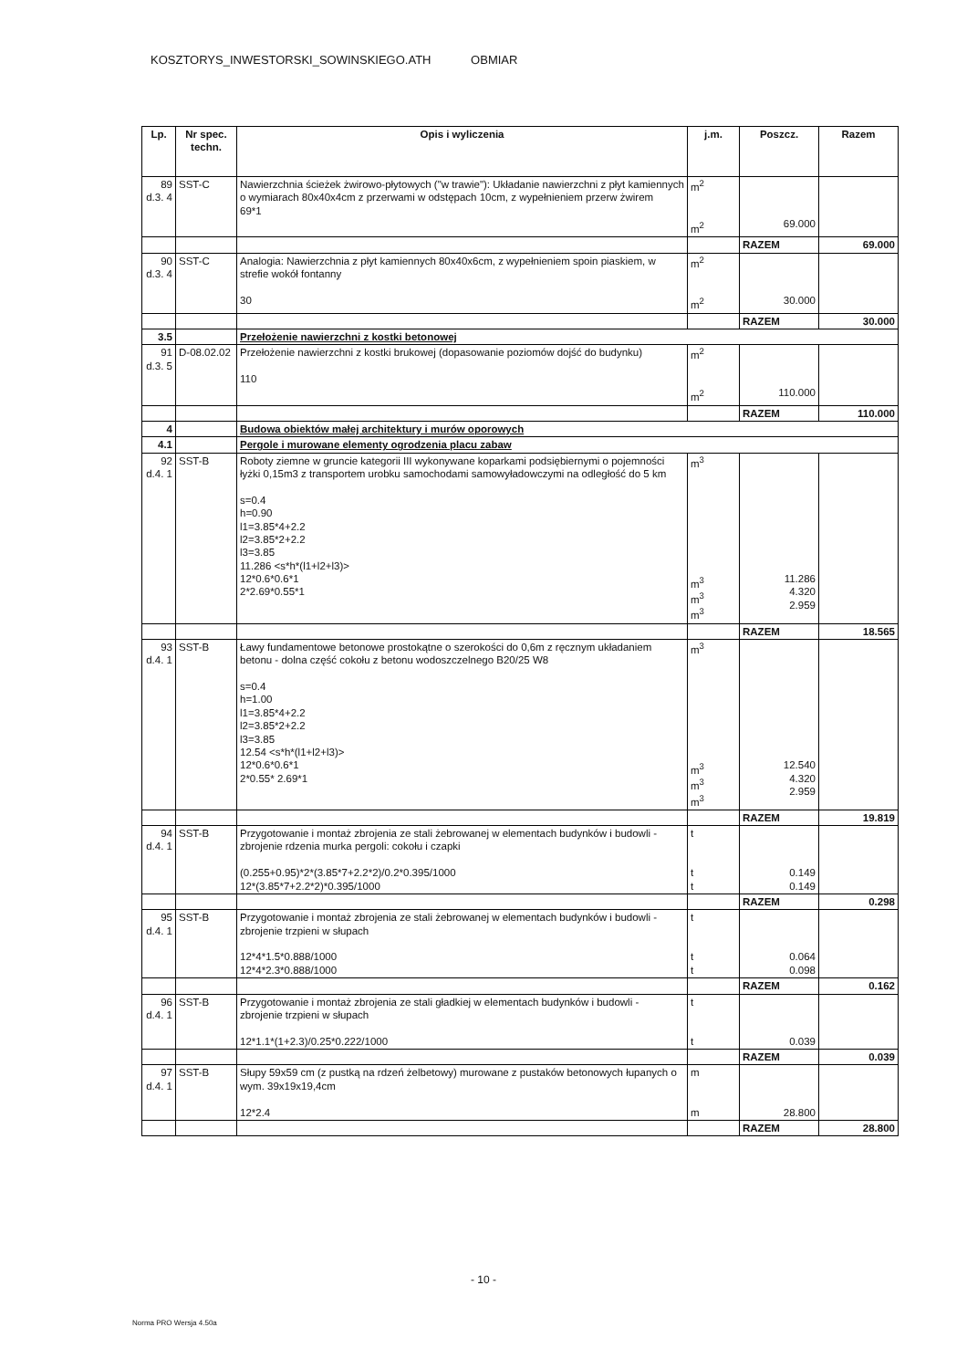KOSZTORYS_INWESTORSKI_SOWINSKIEGO.ATH OBMIAR
| Lp. | Nr spec. techn. | Opis i wyliczenia | j.m. | Poszcz. | Razem |
| --- | --- | --- | --- | --- | --- |
| 89 d.3. 4 | SST-C | Nawierzchnia ścieżek żwirowo-płytowych ("w trawie"): Układanie nawierzchni z płyt kamiennych o wymiarach 80x40x4cm z przerwami w odstępach 10cm, z wypełnieniem przerw żwirem 69*1 | m<sup>2</sup> m<sup>2</sup> | 69.000 | |
| | | | | RAZEM | 69.000 |
| 90 d.3. 4 | SST-C | Analogia: Nawierzchnia z płyt kamiennych 80x40x6cm, z wypełnieniem spoin piaskiem, w strefie wokół fontanny 30 | m<sup>2</sup> m<sup>2</sup> | 30.000 | |
| | | | | RAZEM | 30.000 |
| 3.5 | | Przełożenie nawierzchni z kostki betonowej | | | |
| 91 d.3. 5 | D-08.02.02 | Przełożenie nawierzchni z kostki brukowej (dopasowanie poziomów dojść do budynku) 110 | m<sup>2</sup> m<sup>2</sup> | 110.000 | |
| | | | | RAZEM | 110.000 |
| 4 | | Budowa obiektów małej architektury i murów oporowych | | | |
| 4.1 | | Pergole i murowane elementy ogrodzenia placu zabaw | | | |
| 92 d.4. 1 | SST-B | Roboty ziemne w gruncie kategorii III wykonywane koparkami podsiębiernymi o pojemności łyżki 0,15m3 z transportem urobku samochodami samowyładowczymi na odległość do 5 km s=0.4 h=0.90 l1=3.85*4+2.2 l2=3.85*2+2.2 l3=3.85 11.286 <s*h*(l1+l2+l3)> 12*0.6*0.6*1 2*2.69*0.55*1 | m<sup>3</sup> m<sup>3</sup> m<sup>3</sup> m<sup>3</sup> | 11.286 4.320 2.959 | |
| | | | | RAZEM | 18.565 |
| 93 d.4. 1 | SST-B | Ławy fundamentowe betonowe prostokątne o szerokości do 0,6m z ręcznym układaniem betonu - dolna część cokołu z betonu wodoszczelnego B20/25 W8 s=0.4 h=1.00 l1=3.85*4+2.2 l2=3.85*2+2.2 l3=3.85 12.54 <s*h*(l1+l2+l3)> 12*0.6*0.6*1 2*0.55* 2.69*1 | m<sup>3</sup> m<sup>3</sup> m<sup>3</sup> m<sup>3</sup> | 12.540 4.320 2.959 | |
| | | | | RAZEM | 19.819 |
| 94 d.4. 1 | SST-B | Przygotowanie i montaż zbrojenia ze stali żebrowanej w elementach budynków i budowli - zbrojenie rdzenia murka pergoli: cokołu i czapki (0.255+0.95)*2*(3.85*7+2.2*2)/0.2*0.395/1000 12*(3.85*7+2.2*2)*0.395/1000 | t t t | 0.149 0.149 | |
| | | | | RAZEM | 0.298 |
| 95 d.4. 1 | SST-B | Przygotowanie i montaż zbrojenia ze stali żebrowanej w elementach budynków i budowli - zbrojenie trzpieni w słupach 12*4*1.5*0.888/1000 12*4*2.3*0.888/1000 | t t t | 0.064 0.098 | |
| | | | | RAZEM | 0.162 |
| 96 d.4. 1 | SST-B | Przygotowanie i montaż zbrojenia ze stali gładkiej w elementach budynków i budowli - zbrojenie trzpieni w słupach 12*1.1*(1+2.3)/0.25*0.222/1000 | t t | 0.039 | |
| | | | | RAZEM | 0.039 |
| 97 d.4. 1 | SST-B | Słupy 59x59 cm (z pustką na rdzeń żelbetowy) murowane z pustaków betonowych łupanych o wym. 39x19x19,4cm 12*2.4 | m m | 28.800 | |
| | | | | RAZEM | 28.800 |
- 10 -
Norma PRO Wersja 4.50a